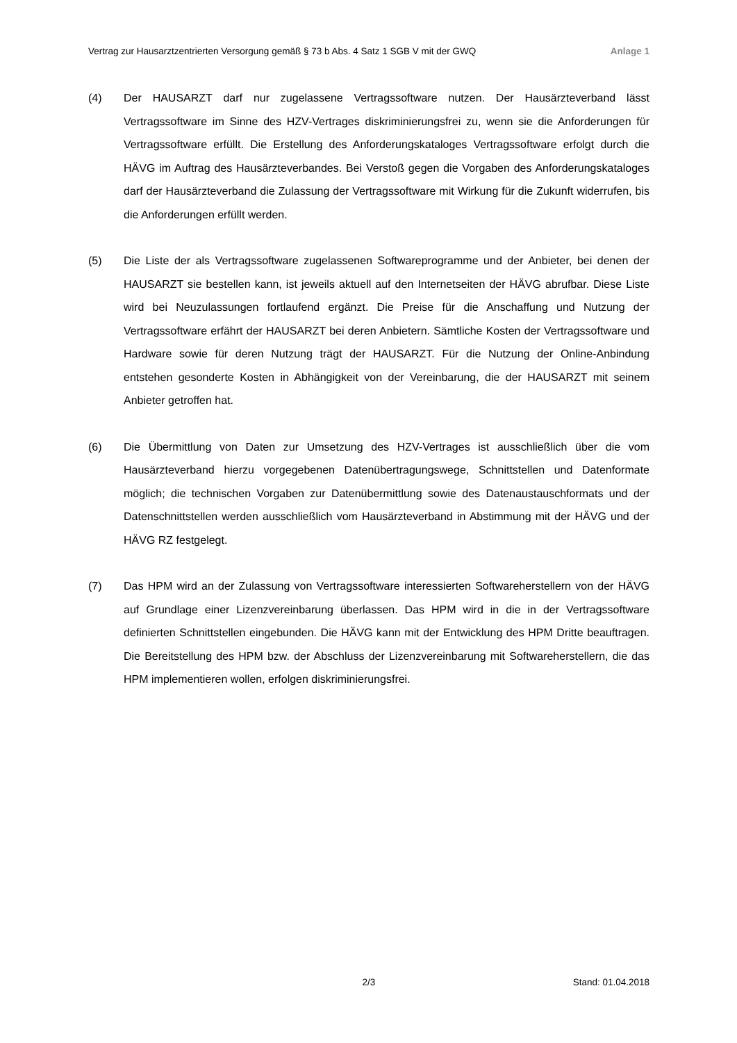Vertrag zur Hausarztzentrierten Versorgung gemäß § 73 b Abs. 4 Satz 1 SGB V mit der GWQ Anlage 1
(4) Der HAUSARZT darf nur zugelassene Vertragssoftware nutzen. Der Hausärzteverband lässt Vertragssoftware im Sinne des HZV-Vertrages diskriminierungsfrei zu, wenn sie die Anforderungen für Vertragssoftware erfüllt. Die Erstellung des Anforderungskataloges Vertragssoftware erfolgt durch die HÄVG im Auftrag des Hausärzteverbandes. Bei Verstoß gegen die Vorgaben des Anforderungskataloges darf der Hausärzteverband die Zulassung der Vertragssoftware mit Wirkung für die Zukunft widerrufen, bis die Anforderungen erfüllt werden.
(5) Die Liste der als Vertragssoftware zugelassenen Softwareprogramme und der Anbieter, bei denen der HAUSARZT sie bestellen kann, ist jeweils aktuell auf den Internetseiten der HÄVG abrufbar. Diese Liste wird bei Neuzulassungen fortlaufend ergänzt. Die Preise für die Anschaffung und Nutzung der Vertragssoftware erfährt der HAUSARZT bei deren Anbietern. Sämtliche Kosten der Vertragssoftware und Hardware sowie für deren Nutzung trägt der HAUSARZT. Für die Nutzung der Online-Anbindung entstehen gesonderte Kosten in Abhängigkeit von der Vereinbarung, die der HAUSARZT mit seinem Anbieter getroffen hat.
(6) Die Übermittlung von Daten zur Umsetzung des HZV-Vertrages ist ausschließlich über die vom Hausärzteverband hierzu vorgegebenen Datenübertragungswege, Schnittstellen und Datenformate möglich; die technischen Vorgaben zur Datenübermittlung sowie des Datenaustauschformats und der Datenschnittstellen werden ausschließlich vom Hausärzteverband in Abstimmung mit der HÄVG und der HÄVG RZ festgelegt.
(7) Das HPM wird an der Zulassung von Vertragssoftware interessierten Softwareherstellern von der HÄVG auf Grundlage einer Lizenzvereinbarung überlassen. Das HPM wird in die in der Vertragssoftware definierten Schnittstellen eingebunden. Die HÄVG kann mit der Entwicklung des HPM Dritte beauftragen. Die Bereitstellung des HPM bzw. der Abschluss der Lizenzvereinbarung mit Softwareherstellern, die das HPM implementieren wollen, erfolgen diskriminierungsfrei.
2/3 Stand: 01.04.2018